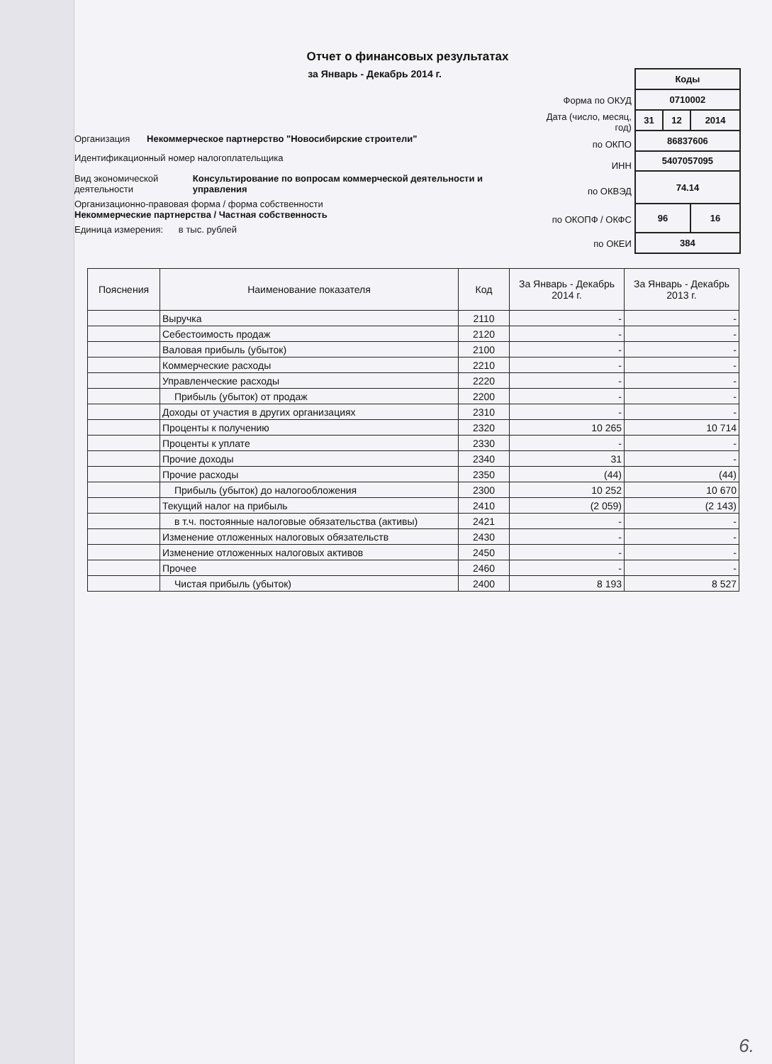Отчет о финансовых результатах
за Январь - Декабрь 2014 г.
Организация Некоммерческое партнерство "Новосибирские строители"
Идентификационный номер налогоплательщика
Вид экономической деятельности Консультирование по вопросам коммерческой деятельности и управления
Организационно-правовая форма / форма собственности
Некоммерческие партнерства / Частная собственность
Единица измерения: в тыс. рублей
| Форма по ОКУД |
| Дата (число, месяц, год) |
| по ОКПО |
| ИНН |
| по ОКВЭД |
| по ОКОПФ / ОКФС |
| по ОКЕИ |
| Коды | | |
| 0710002 | | |
| 31 | 12 | 2014 |
| 86837606 | | |
| 5407057095 | | |
| 74.14 | | |
| 96 | | 16 |
| 384 | | |
| Пояснения | Наименование показателя | Код | За Январь - Декабрь 2014 г. | За Январь - Декабрь 2013 г. |
| --- | --- | --- | --- | --- |
| | Выручка | 2110 | - | - |
| | Себестоимость продаж | 2120 | - | - |
| | Валовая прибыль (убыток) | 2100 | - | - |
| | Коммерческие расходы | 2210 | - | - |
| | Управленческие расходы | 2220 | - | - |
| | Прибыль (убыток) от продаж | 2200 | - | - |
| | Доходы от участия в других организациях | 2310 | - | - |
| | Проценты к получению | 2320 | 10 265 | 10 714 |
| | Проценты к уплате | 2330 | - | - |
| | Прочие доходы | 2340 | 31 | - |
| | Прочие расходы | 2350 | (44) | (44) |
| | Прибыль (убыток) до налогообложения | 2300 | 10 252 | 10 670 |
| | Текущий налог на прибыль | 2410 | (2 059) | (2 143) |
| | в т.ч. постоянные налоговые обязательства (активы) | 2421 | - | - |
| | Изменение отложенных налоговых обязательств | 2430 | - | - |
| | Изменение отложенных налоговых активов | 2450 | - | - |
| | Прочее | 2460 | - | - |
| | Чистая прибыль (убыток) | 2400 | 8 193 | 8 527 |
6.